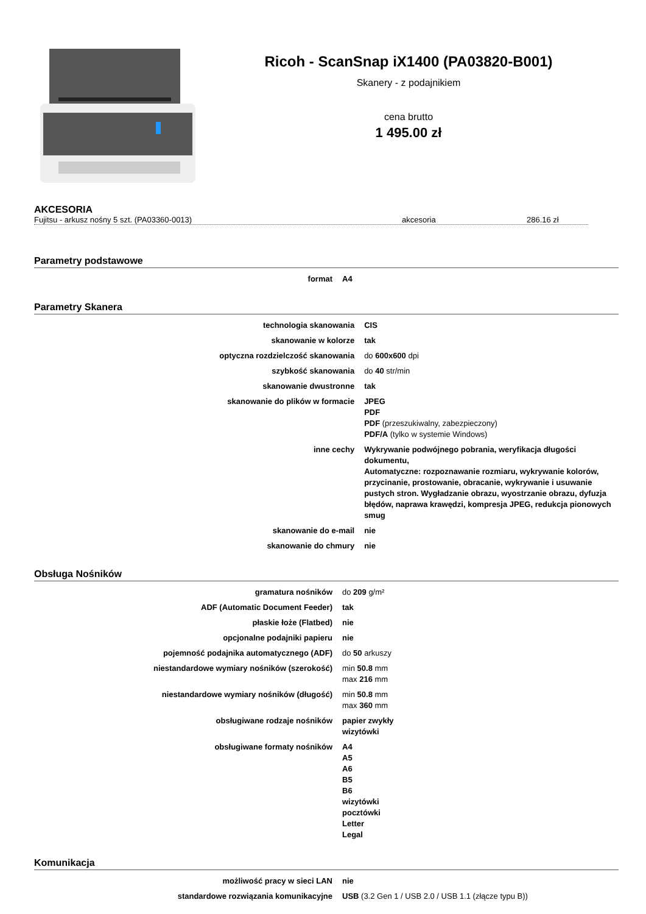Ricoh - ScanSnap iX1400 (PA03820-B001)
Skanery - z podajnikiem
cena brutto
1 495.00 zł
AKCESORIA
Fujitsu - arkusz nośny 5 szt. (PA03360-0013) akcesoria 286.16 zł
Parametry podstawowe
| format | A4 |
Parametry Skanera
| technologia skanowania | CIS |
| skanowanie w kolorze | tak |
| optyczna rozdzielczość skanowania | do 600x600 dpi |
| szybkość skanowania | do 40 str/min |
| skanowanie dwustronne | tak |
| skanowanie do plików w formacie | JPEG PDF PDF (przeszukiwalny, zabezpieczony) PDF/A (tylko w systemie Windows) |
| inne cechy | Wykrywanie podwójnego pobrania, weryfikacja długości dokumentu, Automatyczne: rozpoznawanie rozmiaru, wykrywanie kolorów, przycinanie, prostowanie, obracanie, wykrywanie i usuwanie pustych stron. Wygładzanie obrazu, wyostrzanie obrazu, dyfuzja błędów, naprawa krawędzi, kompresja JPEG, redukcja pionowych smug |
| skanowanie do e-mail | nie |
| skanowanie do chmury | nie |
Obsługa Nośników
| gramatura nośników | do 209 g/m² |
| ADF (Automatic Document Feeder) | tak |
| płaskie łoże (Flatbed) | nie |
| opcjonalne podajniki papieru | nie |
| pojemność podajnika automatycznego (ADF) | do 50 arkuszy |
| niestandardowe wymiary nośników (szerokość) | min 50.8 mm max 216 mm |
| niestandardowe wymiary nośników (długość) | min 50.8 mm max 360 mm |
| obsługiwane rodzaje nośników | papier zwykły wizytówki |
| obsługiwane formaty nośników | A4 A5 A6 B5 B6 wizytówki pocztówki Letter Legal |
Komunikacja
| możliwość pracy w sieci LAN | nie |
| standardowe rozwiązania komunikacyjne | USB (3.2 Gen 1 / USB 2.0 / USB 1.1 (złącze typu B)) |